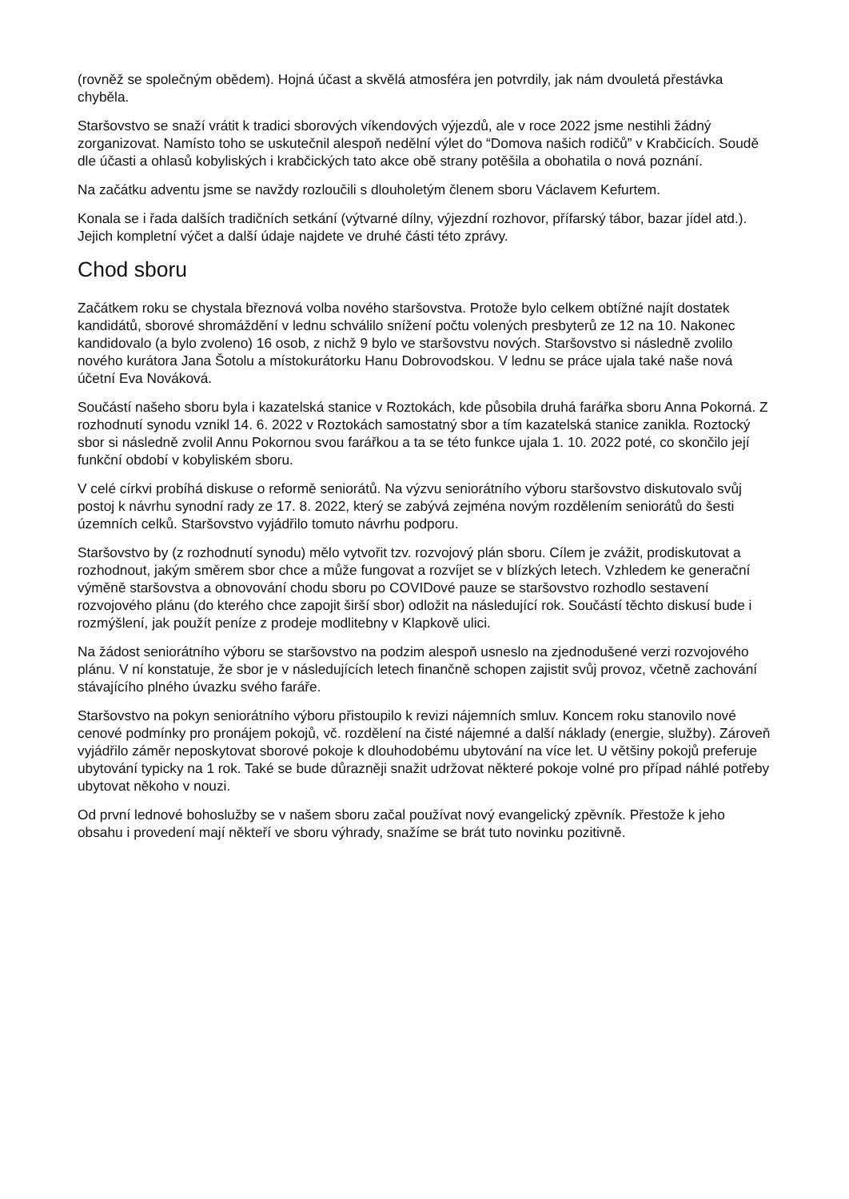(rovněž se společným obědem). Hojná účast a skvělá atmosféra jen potvrdily, jak nám dvouletá přestávka chyběla.
Staršovstvo se snaží vrátit k tradici sborových víkendových výjezdů, ale v roce 2022 jsme nestihli žádný zorganizovat. Namísto toho se uskutečnil alespoň nedělní výlet do “Domova našich rodičů” v Krabčicích. Soudě dle účasti a ohlasů kobyliských i krabčických tato akce obě strany potěšila a obohatila o nová poznání.
Na začátku adventu jsme se navždy rozloučili s dlouholetým členem sboru Václavem Kefurtem.
Konala se i řada dalších tradičních setkání (výtvarné dílny, výjezdní rozhovor, přífarský tábor, bazar jídel atd.). Jejich kompletní výčet a další údaje najdete ve druhé části této zprávy.
Chod sboru
Začátkem roku se chystala březnová volba nového staršovstva. Protože bylo celkem obtížné najít dostatek kandidátů, sborové shromáždění v lednu schválilo snížení počtu volených presbyterů ze 12 na 10. Nakonec kandidovalo (a bylo zvoleno) 16 osob, z nichž 9 bylo ve staršovstvu nových. Staršovstvo si následně zvolilo nového kurátora Jana Šotolu a místokurátorku Hanu Dobrovodskou. V lednu se práce ujala také naše nová účetní Eva Nováková.
Součástí našeho sboru byla i kazatelská stanice v Roztokách, kde působila druhá farářka sboru Anna Pokorná. Z rozhodnutí synodu vznikl 14. 6. 2022 v Roztokách samostatný sbor a tím kazatelská stanice zanikla. Roztocký sbor si následně zvolil Annu Pokornou svou farářkou a ta se této funkce ujala 1. 10. 2022 poté, co skončilo její funkční období v kobyliském sboru.
V celé církvi probíhá diskuse o reformě seniorátů. Na výzvu seniorátního výboru staršovstvo diskutovalo svůj postoj k návrhu synodní rady ze 17. 8. 2022, který se zabývá zejména novým rozdělením seniorátů do šesti územních celků. Staršovstvo vyjádřilo tomuto návrhu podporu.
Staršovstvo by (z rozhodnutí synodu) mělo vytvořit tzv. rozvojový plán sboru. Cílem je zvážit, prodiskutovat a rozhodnout, jakým směrem sbor chce a může fungovat a rozvíjet se v blízkých letech. Vzhledem ke generační výměně staršovstva a obnovování chodu sboru po COVIDové pauze se staršovstvo rozhodlo sestavení rozvojového plánu (do kterého chce zapojit širší sbor) odložit na následující rok. Součástí těchto diskusí bude i rozmýšlení, jak použít peníze z prodeje modlitebny v Klapkově ulici.
Na žádost seniorátního výboru se staršovstvo na podzim alespoň usneslo na zjednodušené verzi rozvojového plánu. V ní konstatuje, že sbor je v následujících letech finančně schopen zajistit svůj provoz, včetně zachování stávajícího plného úvazku svého faráře.
Staršovstvo na pokyn seniorátního výboru přistoupilo k revizi nájemních smluv. Koncem roku stanovilo nové cenové podmínky pro pronájem pokojů, vč. rozdělení na čisté nájemné a další náklady (energie, služby). Zároveň vyjádřilo záměr neposkytovat sborové pokoje k dlouhodobému ubytování na více let. U většiny pokojů preferuje ubytování typicky na 1 rok. Také se bude důrazněji snažit udržovat některé pokoje volné pro případ náhlé potřeby ubytovat někoho v nouzi.
Od první lednové bohoslužby se v našem sboru začal používat nový evangelický zpěvník. Přestože k jeho obsahu i provedení mají někteří ve sboru výhrady, snažíme se brát tuto novinku pozitivně.